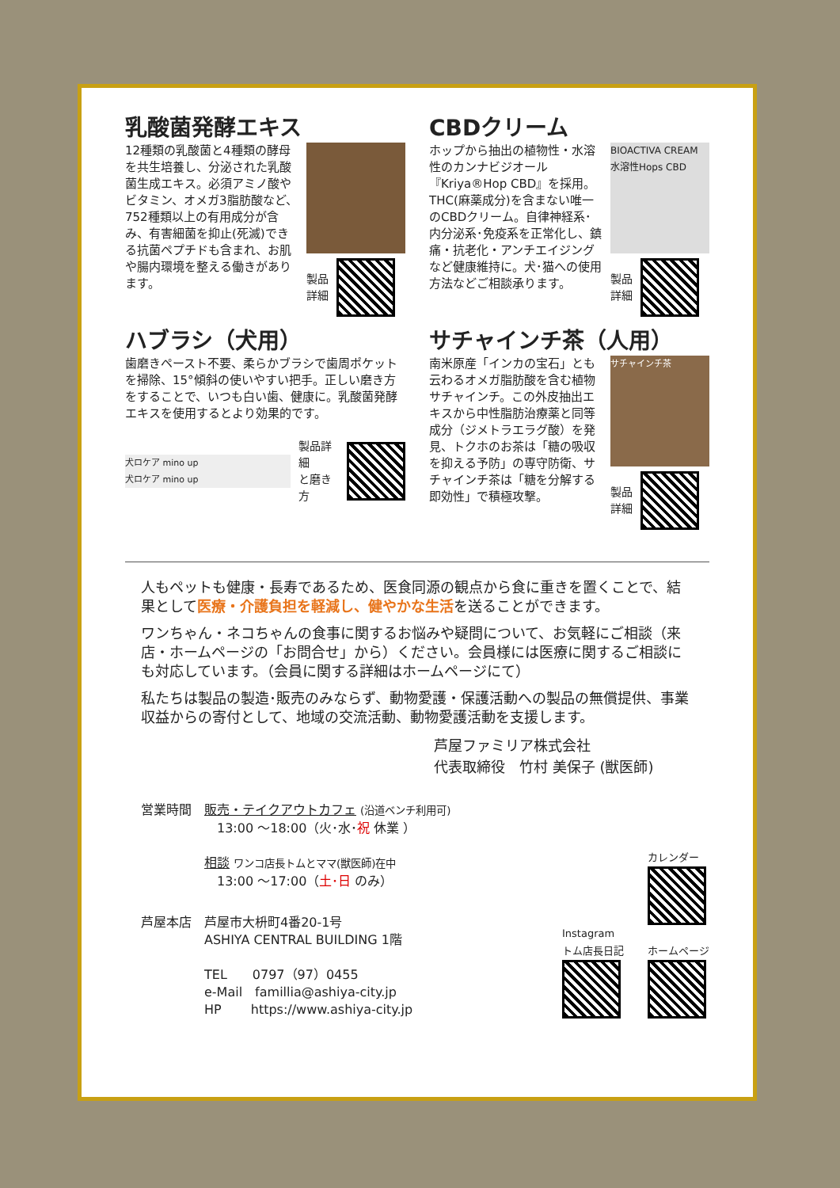乳酸菌発酵エキス
12種類の乳酸菌と4種類の酵母を共生培養し、分泌された乳酸菌生成エキス。必須アミノ酸やビタミン、オメガ3脂肪酸など、752種類以上の有用成分が含み、有害細菌を抑止(死滅)できる抗菌ペプチドも含まれ、お肌や腸内環境を整える働きがあります。
製品
詳細
CBDクリーム
ホップから抽出の植物性・水溶性のカンナビジオール『Kriya®Hop CBD』を採用。THC(麻薬成分)を含まない唯一のCBDクリーム。自律神経系･内分泌系･免疫系を正常化し、鎮痛・抗老化・アンチエイジングなど健康維持に。犬･猫への使用方法などご相談承ります。
BIOACTIVA CREAM 水溶性Hops CBD
製品
詳細
ハブラシ（犬用）
歯磨きペースト不要、柔らかブラシで歯周ポケットを掃除、15°傾斜の使いやすい把手。正しい磨き方をすることで、いつも白い歯、健康に。乳酸菌発酵エキスを使用するとより効果的です。
犬ロケア mino up
犬ロケア mino up
製品詳細
と磨き方
サチャインチ茶（人用）
南米原産「インカの宝石」とも云わるオメガ脂肪酸を含む植物サチャインチ。この外皮抽出エキスから中性脂肪治療薬と同等成分（ジメトラエラグ酸）を発見、トクホのお茶は「糖の吸収を抑える予防」の専守防衛、サチャインチ茶は「糖を分解する即効性」で積極攻撃。
サチャインチ茶
製品
詳細
人もペットも健康・長寿であるため、医食同源の観点から食に重きを置くことで、結果として医療・介護負担を軽減し、健やかな生活を送ることができます。
ワンちゃん・ネコちゃんの食事に関するお悩みや疑問について、お気軽にご相談（来店・ホームページの「お問合せ」から）ください。会員様には医療に関するご相談にも対応しています。（会員に関する詳細はホームページにて）
私たちは製品の製造･販売のみならず、動物愛護・保護活動への製品の無償提供、事業収益からの寄付として、地域の交流活動、動物愛護活動を支援します。
芦屋ファミリア株式会社
代表取締役　竹村 美保子 (獣医師)
営業時間　販売・テイクアウトカフェ (沿道ベンチ利用可)
　　　　　　13:00 ～18:00（火･水･祝 休業 ）
　　　　　相談 ワンコ店長トムとママ(獣医師)在中
　　　　　　13:00 ～17:00（土･日 のみ）
芦屋本店　芦屋市大枡町4番20-1号
　　　　　ASHIYA CENTRAL BUILDING 1階
　　　　　TEL　　0797（97）0455
　　　　　e-Mail　famillia@ashiya-city.jp
　　　　　HP　　 https://www.ashiya-city.jp
Instagram
トム店長日記
カレンダー
ホームページ